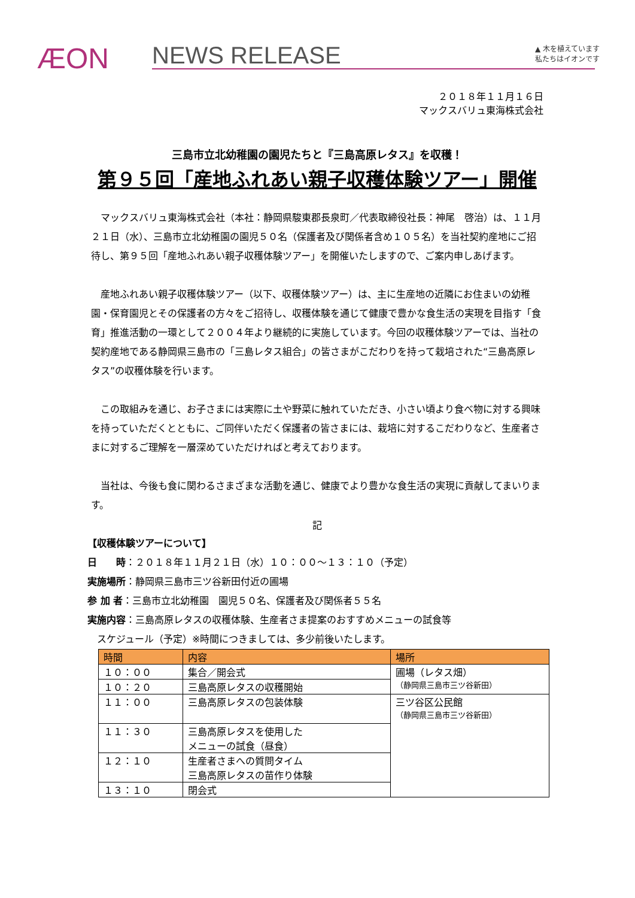ÆON NEWS RELEASE
▲ 木を植えています
私たちはイオンです
２０１８年１１月１６日
マックスバリュ東海株式会社
三島市立北幼稚園の園児たちと『三島高原レタス』を収穫！
第９５回「産地ふれあい親子収穫体験ツアー」開催
マックスバリュ東海株式会社（本社：静岡県駿東郡長泉町／代表取締役社長：神尾　啓治）は、１１月２１日（水）、三島市立北幼稚園の園児５０名（保護者及び関係者含め１０５名）を当社契約産地にご招待し、第９５回「産地ふれあい親子収穫体験ツアー」を開催いたしますので、ご案内申しあげます。
産地ふれあい親子収穫体験ツアー（以下、収穫体験ツアー）は、主に生産地の近隣にお住まいの幼稚園・保育園児とその保護者の方々をご招待し、収穫体験を通じて健康で豊かな食生活の実現を目指す「食育」推進活動の一環として２００４年より継続的に実施しています。今回の収穫体験ツアーでは、当社の契約産地である静岡県三島市の「三島レタス組合」の皆さまがこだわりを持って栽培された“三島高原レタス”の収穫体験を行います。
この取組みを通じ、お子さまには実際に土や野菜に触れていただき、小さい頃より食べ物に対する興味を持っていただくとともに、ご同伴いただく保護者の皆さまには、栽培に対するこだわりなど、生産者さまに対するご理解を一層深めていただければと考えております。
当社は、今後も食に関わるさまざまな活動を通じ、健康でより豊かな食生活の実現に貢献してまいります。
記
【収穫体験ツアーについて】
日　　時：２０１８年１１月２１日（水）１０：００～１３：１０（予定）
実施場所：静岡県三島市三ツ谷新田付近の圃場
参 加 者：三島市立北幼稚園　園児５０名、保護者及び関係者５５名
実施内容：三島高原レタスの収穫体験、生産者さま提案のおすすめメニューの試食等
　スケジュール（予定）※時間につきましては、多少前後いたします。
| 時間 | 内容 | 場所 |
| --- | --- | --- |
| １０：００ | 集合／開会式 | 圃場（レタス畑） （静岡県三島市三ツ谷新田） |
| １０：２０ | 三島高原レタスの収穫開始 | |
| １１：００ | 三島高原レタスの包装体験 | 三ツ谷区公民館 （静岡県三島市三ツ谷新田） |
| １１：３０ | 三島高原レタスを使用した メニューの試食（昼食） | |
| １２：１０ | 生産者さまへの質問タイム 三島高原レタスの苗作り体験 | |
| １３：１０ | 閉会式 | |